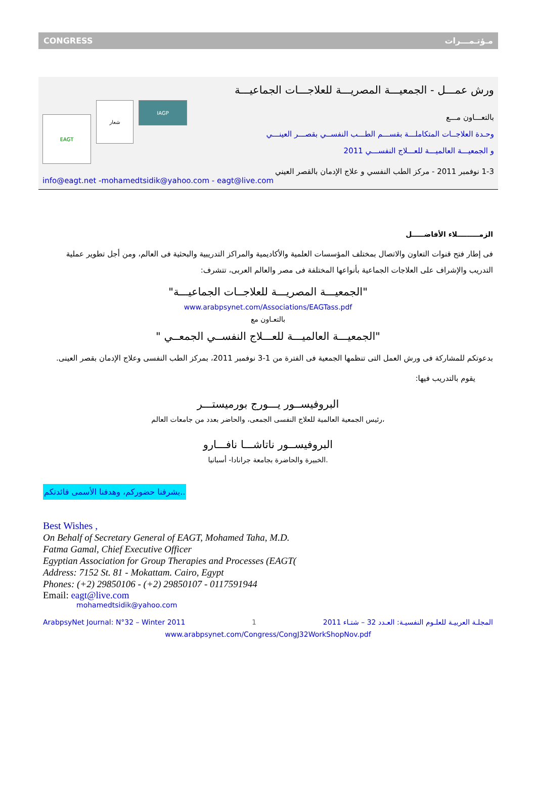CONGRESS مـؤتـمـــرات
ورش عمـــل - الجمعيـــة المصريـــة للعلاجـــات الجماعيـــة
EAGT
شعار
IAGP
بالتعـــاون مـــع
وحـدة العلاجــات المتكاملـــة بقســـم الطـــب النفســي بقصـــر العينـــي
و الجمعيـــة العالميـــة للعـــلاج النفســـي 2011
1-3 نوفمبر 2011 - مركز الطب النفسي و علاج الإدمان بالقصر العيني
info@eagt.net -mohamedtsidik@yahoo.com - eagt@live.com
الزمـــــــــلاء الأفاضـــــل
فى إطار فتح قنوات التعاون والاتصال بمختلف المؤسسات العلمية والأكاديمية والمراكز التدريبية والبحثية فى العالم، ومن أجل تطوير عملية التدريب والإشراف على العلاجات الجماعية بأنواعها المختلفة فى مصر والعالم العربى، تتشرف:
"الجمعيـــة المصريـــة للعلاجــات الجماعيـــة"
www.arabpsynet.com/Associations/EAGTass.pdf
بالتعـاون مع
" الجمعيـــة العالميـــة للعـــلاج النفســي الجمعــي"
بدعوتكم للمشاركة فى ورش العمل التى تنظمها الجمعية فى الفترة من 1-3 نوفمبر 2011، بمركز الطب النفسى وعلاج الإدمان بقصر العينى.
يقوم بالتدريب فيها:
البروفيســور يـــورج بورميستـــر
رئيس الجمعية العالمية للعلاج النفسى الجمعى، والحاضر بعدد من جامعات العالم،
البروفيســور ناتاشـــا نافـــارو
الخبيرة والحاضرة بجامعة جرانادا- أسبانيا.
يشرفنا حضوركم، وهدفنا الأسمى فائدتكم..
Best Wishes ,
On Behalf of Secretary General of EAGT, Mohamed Taha, M.D.
Fatma Gamal, Chief Executive Officer
Egyptian Association for Group Therapies and Processes (EAGT(
Address: 7152 St. 81 - Mokattam. Cairo, Egypt
Phones: (+2) 29850106 - (+2) 29850107 - 0117591944
Email: eagt@live.com
mohamedtsidik@yahoo.com
ArabpsyNet Journal: N°32 – Winter 2011 1 المجلـة العربيـة للعلـوم النفسيـة: العـدد 32 – شتـاء 2011
www.arabpsynet.com/Congress/CongJ32WorkShopNov.pdf